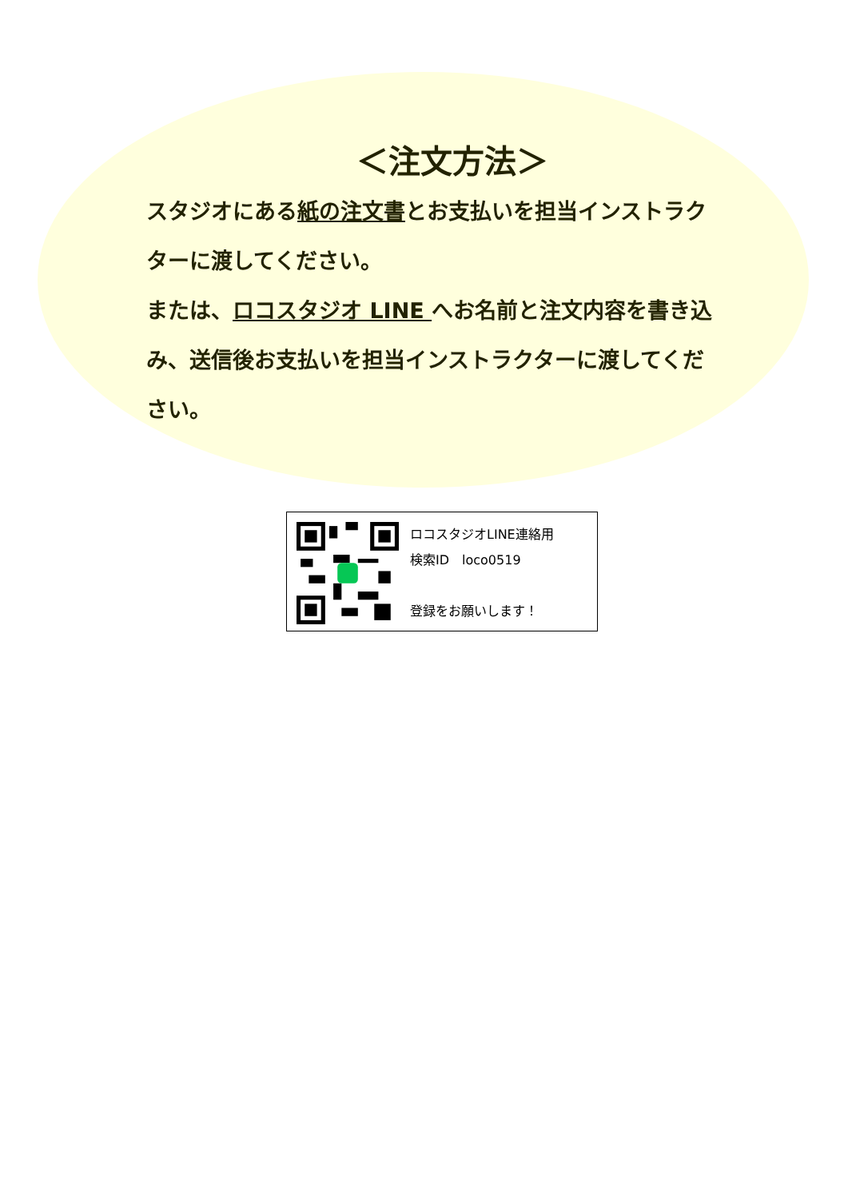＜注文方法＞
スタジオにある紙の注文書とお支払いを担当インストラクターに渡してください。
または、ロコスタジオ LINE へお名前と注文内容を書き込み、送信後お支払いを担当インストラクターに渡してください。
ロコスタジオLINE連絡用
検索ID　loco0519
登録をお願いします！